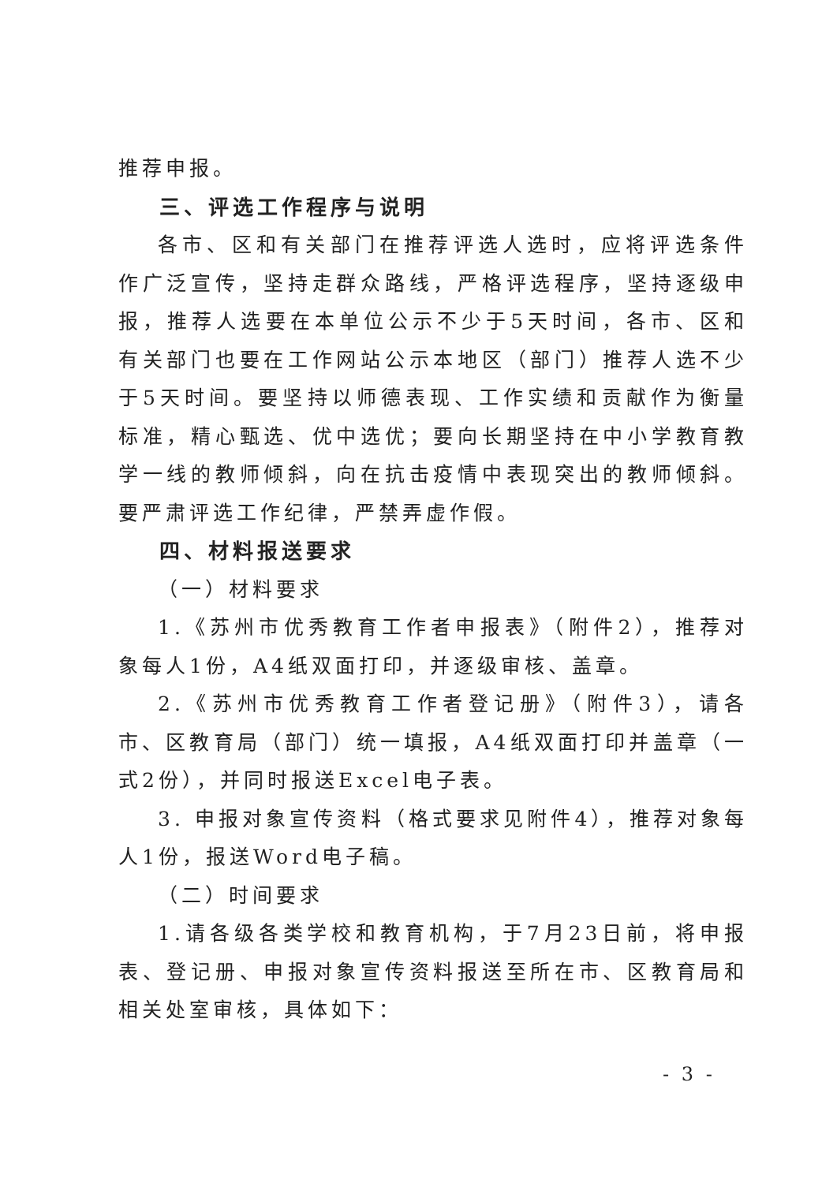推荐申报。
三、评选工作程序与说明
各市、区和有关部门在推荐评选人选时，应将评选条件作广泛宣传，坚持走群众路线，严格评选程序，坚持逐级申报，推荐人选要在本单位公示不少于5天时间，各市、区和有关部门也要在工作网站公示本地区（部门）推荐人选不少于5天时间。要坚持以师德表现、工作实绩和贡献作为衡量标准，精心甄选、优中选优；要向长期坚持在中小学教育教学一线的教师倾斜，向在抗击疫情中表现突出的教师倾斜。要严肃评选工作纪律，严禁弄虚作假。
四、材料报送要求
（一）材料要求
1.《苏州市优秀教育工作者申报表》（附件2），推荐对象每人1份，A4纸双面打印，并逐级审核、盖章。
2.《苏州市优秀教育工作者登记册》（附件3），请各市、区教育局（部门）统一填报，A4纸双面打印并盖章（一式2份），并同时报送Excel电子表。
3. 申报对象宣传资料（格式要求见附件4），推荐对象每人1份，报送Word电子稿。
（二）时间要求
1.请各级各类学校和教育机构，于7月23日前，将申报表、登记册、申报对象宣传资料报送至所在市、区教育局和相关处室审核，具体如下：
- 3 -